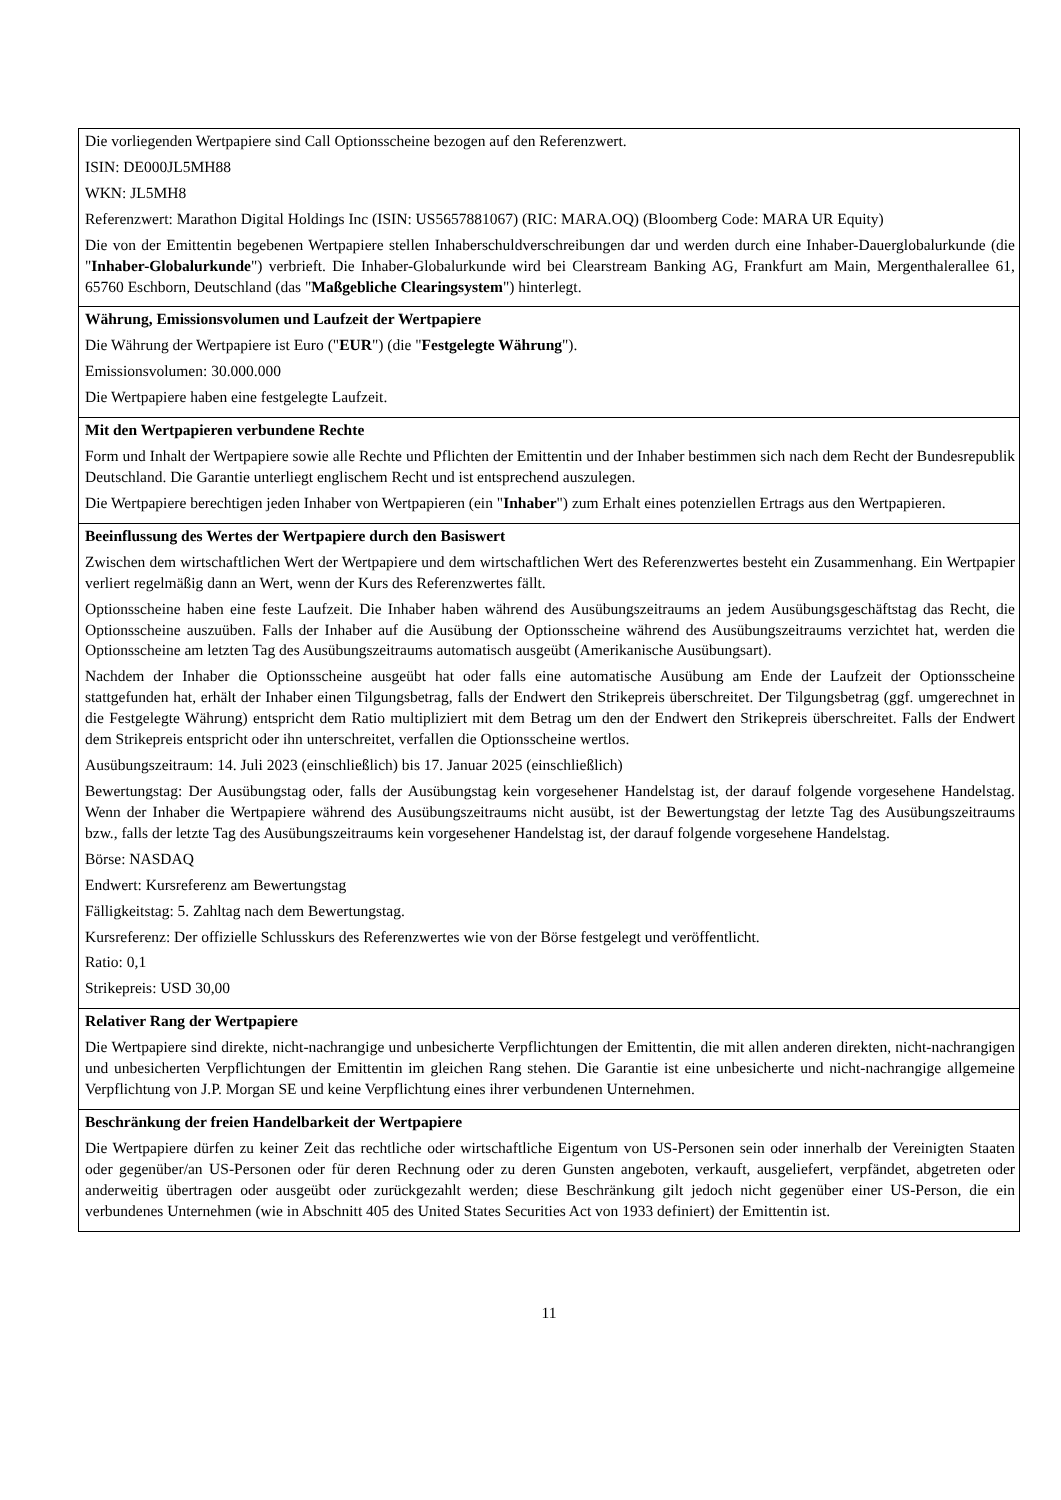| Die vorliegenden Wertpapiere sind Call Optionsscheine bezogen auf den Referenzwert. ISIN: DE000JL5MH88 WKN: JL5MH8 Referenzwert: Marathon Digital Holdings Inc (ISIN: US5657881067) (RIC: MARA.OQ) (Bloomberg Code: MARA UR Equity) Die von der Emittentin begebenen Wertpapiere stellen Inhaberschuldverschreibungen dar und werden durch eine Inhaber-Dauerglobalurkunde (die " Inhaber-Globalurkunde ") verbrieft. Die Inhaber-Globalurkunde wird bei Clearstream Banking AG, Frankfurt am Main, Mergenthalerallee 61, 65760 Eschborn, Deutschland (das " Maßgebliche Clearingsystem ") hinterlegt. |
| Währung, Emissionsvolumen und Laufzeit der Wertpapiere Die Währung der Wertpapiere ist Euro (" EUR ") (die " Festgelegte Währung "). Emissionsvolumen: 30.000.000 Die Wertpapiere haben eine festgelegte Laufzeit. |
| Mit den Wertpapieren verbundene Rechte Form und Inhalt der Wertpapiere sowie alle Rechte und Pflichten der Emittentin und der Inhaber bestimmen sich nach dem Recht der Bundesrepublik Deutschland. Die Garantie unterliegt englischem Recht und ist entsprechend auszulegen. Die Wertpapiere berechtigen jeden Inhaber von Wertpapieren (ein " Inhaber ") zum Erhalt eines potenziellen Ertrags aus den Wertpapieren. |
| Beeinflussung des Wertes der Wertpapiere durch den Basiswert Zwischen dem wirtschaftlichen Wert der Wertpapiere und dem wirtschaftlichen Wert des Referenzwertes besteht ein Zusammenhang. Ein Wertpapier verliert regelmäßig dann an Wert, wenn der Kurs des Referenzwertes fällt. Optionsscheine haben eine feste Laufzeit. Die Inhaber haben während des Ausübungszeitraums an jedem Ausübungsgeschäftstag das Recht, die Optionsscheine auszuüben. Falls der Inhaber auf die Ausübung der Optionsscheine während des Ausübungszeitraums verzichtet hat, werden die Optionsscheine am letzten Tag des Ausübungszeitraums automatisch ausgeübt (Amerikanische Ausübungsart). Nachdem der Inhaber die Optionsscheine ausgeübt hat oder falls eine automatische Ausübung am Ende der Laufzeit der Optionsscheine stattgefunden hat, erhält der Inhaber einen Tilgungsbetrag, falls der Endwert den Strikepreis überschreitet. Der Tilgungsbetrag (ggf. umgerechnet in die Festgelegte Währung) entspricht dem Ratio multipliziert mit dem Betrag um den der Endwert den Strikepreis überschreitet. Falls der Endwert dem Strikepreis entspricht oder ihn unterschreitet, verfallen die Optionsscheine wertlos. Ausübungszeitraum: 14. Juli 2023 (einschließlich) bis 17. Januar 2025 (einschließlich) Bewertungstag: Der Ausübungstag oder, falls der Ausübungstag kein vorgesehener Handelstag ist, der darauf folgende vorgesehene Handelstag. Wenn der Inhaber die Wertpapiere während des Ausübungszeitraums nicht ausübt, ist der Bewertungstag der letzte Tag des Ausübungszeitraums bzw., falls der letzte Tag des Ausübungszeitraums kein vorgesehener Handelstag ist, der darauf folgende vorgesehene Handelstag. Börse: NASDAQ Endwert: Kursreferenz am Bewertungstag Fälligkeitstag: 5. Zahltag nach dem Bewertungstag. Kursreferenz: Der offizielle Schlusskurs des Referenzwertes wie von der Börse festgelegt und veröffentlicht. Ratio: 0,1 Strikepreis: USD 30,00 |
| Relativer Rang der Wertpapiere Die Wertpapiere sind direkte, nicht-nachrangige und unbesicherte Verpflichtungen der Emittentin, die mit allen anderen direkten, nicht-nachrangigen und unbesicherten Verpflichtungen der Emittentin im gleichen Rang stehen. Die Garantie ist eine unbesicherte und nicht-nachrangige allgemeine Verpflichtung von J.P. Morgan SE und keine Verpflichtung eines ihrer verbundenen Unternehmen. |
| Beschränkung der freien Handelbarkeit der Wertpapiere Die Wertpapiere dürfen zu keiner Zeit das rechtliche oder wirtschaftliche Eigentum von US-Personen sein oder innerhalb der Vereinigten Staaten oder gegenüber/an US-Personen oder für deren Rechnung oder zu deren Gunsten angeboten, verkauft, ausgeliefert, verpfändet, abgetreten oder anderweitig übertragen oder ausgeübt oder zurückgezahlt werden; diese Beschränkung gilt jedoch nicht gegenüber einer US-Person, die ein verbundenes Unternehmen (wie in Abschnitt 405 des United States Securities Act von 1933 definiert) der Emittentin ist. |
11